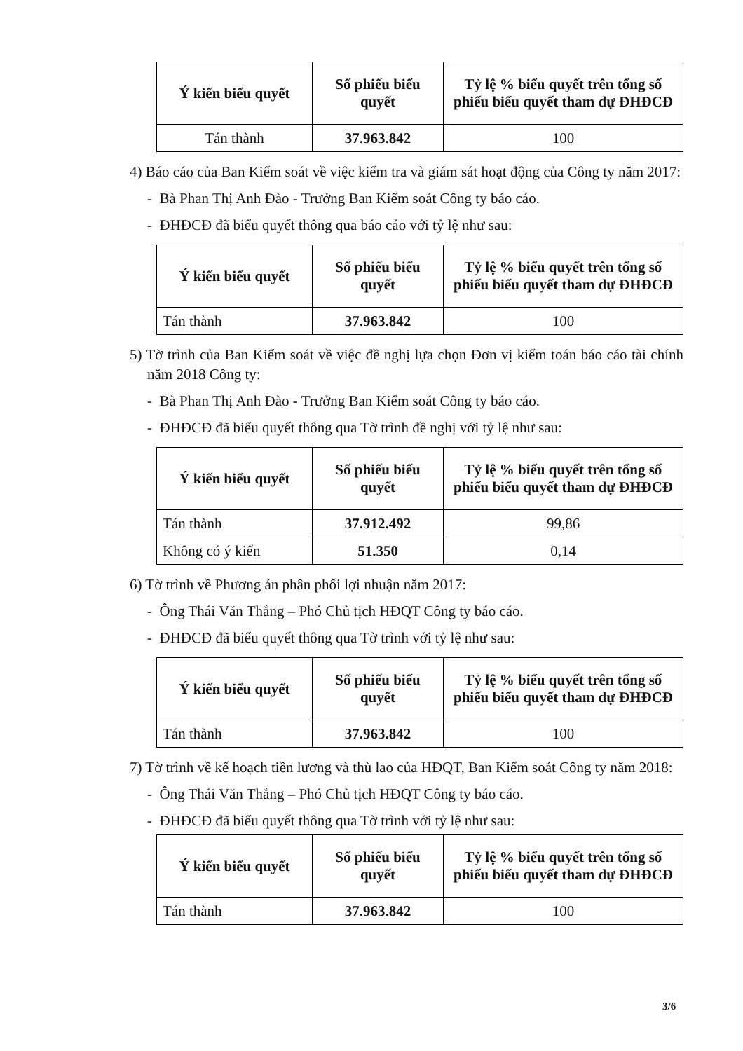| Ý kiến biểu quyết | Số phiếu biểu quyết | Tỷ lệ % biểu quyết trên tổng số phiếu biểu quyết tham dự ĐHĐCĐ |
| --- | --- | --- |
| Tán thành | 37.963.842 | 100 |
4) Báo cáo của Ban Kiểm soát về việc kiểm tra và giám sát hoạt động của Công ty năm 2017:
- Bà Phan Thị Anh Đào - Trưởng Ban Kiểm soát Công ty báo cáo.
- ĐHĐCĐ đã biểu quyết thông qua báo cáo với tỷ lệ như sau:
| Ý kiến biểu quyết | Số phiếu biểu quyết | Tỷ lệ % biểu quyết trên tổng số phiếu biểu quyết tham dự ĐHĐCĐ |
| --- | --- | --- |
| Tán thành | 37.963.842 | 100 |
5) Tờ trình của Ban Kiểm soát về việc đề nghị lựa chọn Đơn vị kiểm toán báo cáo tài chính năm 2018 Công ty:
- Bà Phan Thị Anh Đào - Trưởng Ban Kiểm soát Công ty báo cáo.
- ĐHĐCĐ đã biểu quyết thông qua Tờ trình đề nghị với tỷ lệ như sau:
| Ý kiến biểu quyết | Số phiếu biểu quyết | Tỷ lệ % biểu quyết trên tổng số phiếu biểu quyết tham dự ĐHĐCĐ |
| --- | --- | --- |
| Tán thành | 37.912.492 | 99,86 |
| Không có ý kiến | 51.350 | 0,14 |
6) Tờ trình về Phương án phân phối lợi nhuận năm 2017:
- Ông Thái Văn Thắng – Phó Chủ tịch HĐQT Công ty báo cáo.
- ĐHĐCĐ đã biểu quyết thông qua Tờ trình với tỷ lệ như sau:
| Ý kiến biểu quyết | Số phiếu biểu quyết | Tỷ lệ % biểu quyết trên tổng số phiếu biểu quyết tham dự ĐHĐCĐ |
| --- | --- | --- |
| Tán thành | 37.963.842 | 100 |
7) Tờ trình về kế hoạch tiền lương và thù lao của HĐQT, Ban Kiểm soát Công ty năm 2018:
- Ông Thái Văn Thắng – Phó Chủ tịch HĐQT Công ty báo cáo.
- ĐHĐCĐ đã biểu quyết thông qua Tờ trình với tỷ lệ như sau:
| Ý kiến biểu quyết | Số phiếu biểu quyết | Tỷ lệ % biểu quyết trên tổng số phiếu biểu quyết tham dự ĐHĐCĐ |
| --- | --- | --- |
| Tán thành | 37.963.842 | 100 |
3/6